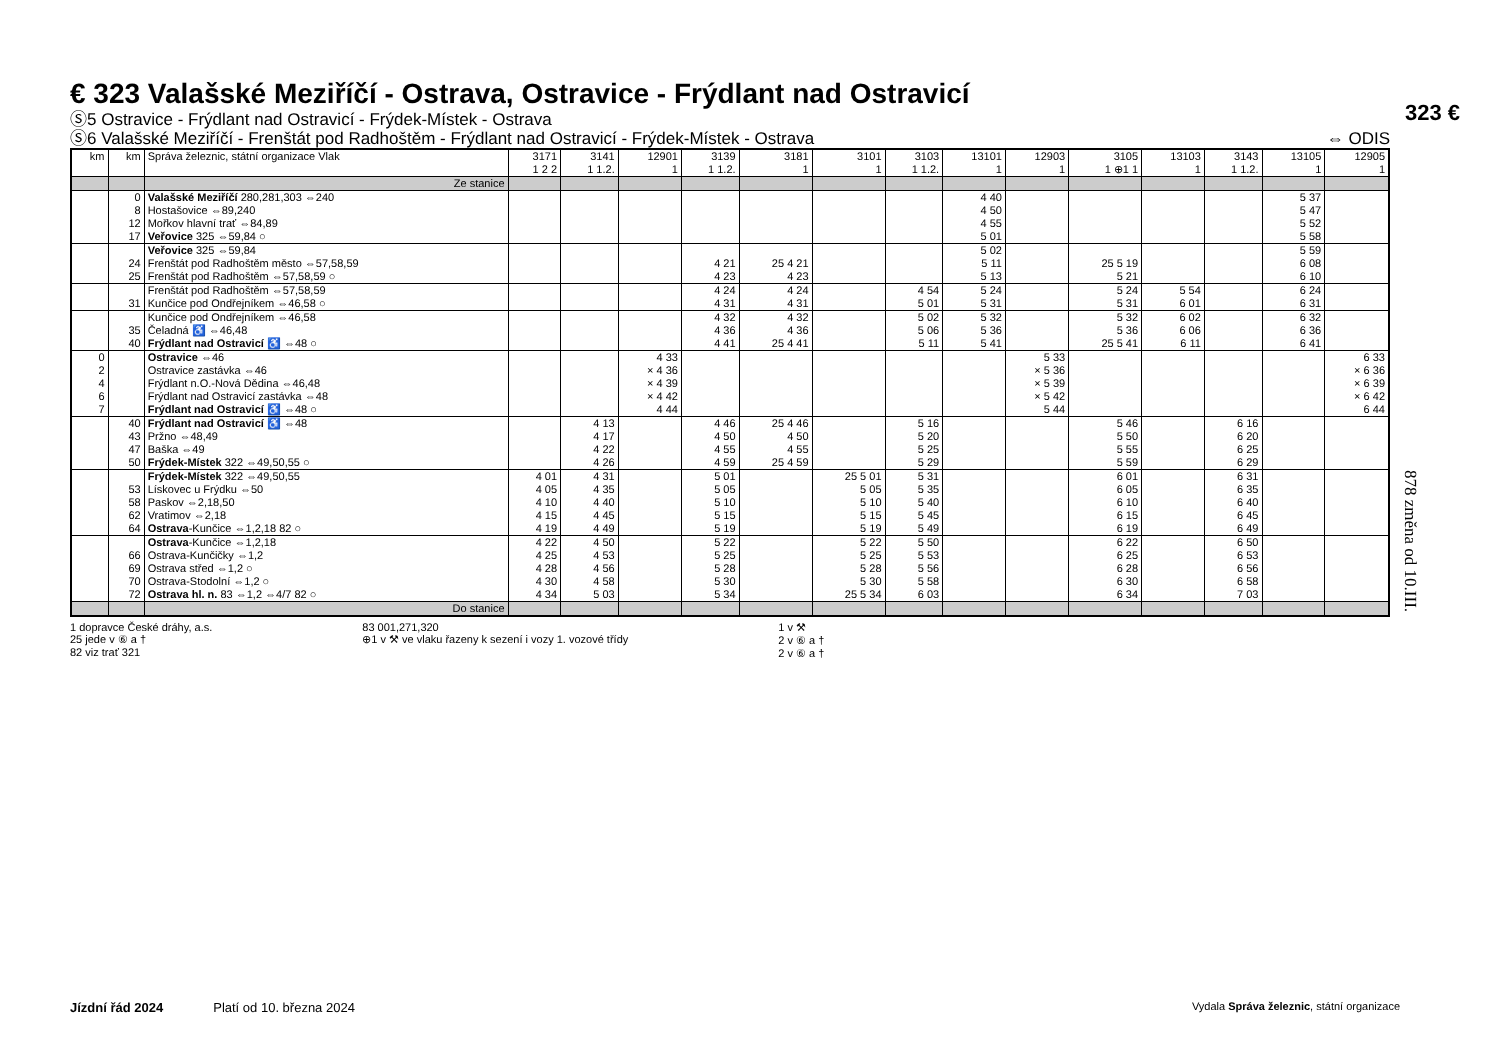€ 323 Valašské Meziříčí - Ostrava, Ostravice - Frýdlant nad Ostravicí
Ⓢ5 Ostravice - Frýdlant nad Ostravicí - Frýdek-Místek - Ostrava
Ⓢ6 Valašské Meziříčí - Frenštát pod Radhoštěm - Frýdlant nad Ostravicí - Frýdek-Místek - Ostrava ⇔ ODIS
| km | km | Správa železnic, státní organizace Vlak | 3171 1 2 2 | 3141 1 1.2. | 12901 1 | 3139 1 1.2. | 3181 1 | 3101 1 | 3103 1 1.2. | 13101 1 | 12903 1 | 3105 1 ⊕1 1 | 13103 1 | 3143 1 1.2. | 13105 1 | 12905 1 |
| --- | --- | --- | --- | --- | --- | --- | --- | --- | --- | --- | --- | --- | --- | --- | --- | --- |
| | | Ze stanice | | | | | | | | | | | | | | |
| | 0 8 12 17 | Valašské Meziříčí 280,281,303 ⇔240 Hostašovice ⇔89,240 Mořkov hlavní trať ⇔84,89 Veřovice 325 ⇔59,84 ○ | | | | | | | | 4 40 4 50 4 55 5 01 | | | | | 5 37 5 47 5 52 5 58 | |
| | 24 25 | Veřovice 325 ⇔59,84 Frenštát pod Radhoštěm město ⇔57,58,59 Frenštát pod Radhoštěm ⇔57,58,59 ○ | | | | 4 21 4 23 | 25 4 21 4 23 | | | 5 02 5 11 5 13 | | 25 5 19 5 21 | | | 5 59 6 08 6 10 | |
| | 31 | Frenštát pod Radhoštěm ⇔57,58,59 Kunčice pod Ondřejníkem ⇔46,58 ○ | | | | 4 24 4 31 | 4 24 4 31 | | 4 54 5 01 | 5 24 5 31 | | 5 24 5 31 | 5 54 6 01 | | 6 24 6 31 | |
| | 35 40 | Kunčice pod Ondřejníkem ⇔46,58 Čeladná ♿ ⇔46,48 Frýdlant nad Ostravicí ♿ ⇔48 ○ | | | | 4 32 4 36 4 41 | 4 32 4 36 25 4 41 | | 5 02 5 06 5 11 | 5 32 5 36 5 41 | | 5 32 5 36 25 5 41 | 6 02 6 06 6 11 | | 6 32 6 36 6 41 | |
| 0 2 4 6 7 | | Ostravice ⇔46 Ostravice zastávka ⇔46 Frýdlant n.O.-Nová Dědina ⇔46,48 Frýdlant nad Ostravicí zastávka ⇔48 Frýdlant nad Ostravicí ♿ ⇔48 ○ | | | 4 33 × 4 36 × 4 39 × 4 42 4 44 | | | | | | 5 33 × 5 36 × 5 39 × 5 42 5 44 | | | | | 6 33 × 6 36 × 6 39 × 6 42 6 44 |
| | 40 43 47 50 | Frýdlant nad Ostravicí ♿ ⇔48 Pržno ⇔48,49 Baška ⇔49 Frýdek-Místek 322 ⇔49,50,55 ○ | | 4 13 4 17 4 22 4 26 | | 4 46 4 50 4 55 4 59 | 25 4 46 4 50 4 55 25 4 59 | | 5 16 5 20 5 25 5 29 | | | 5 46 5 50 5 55 5 59 | | 6 16 6 20 6 25 6 29 | | |
| | 53 58 62 64 | Frýdek-Místek 322 ⇔49,50,55 Lískovec u Frýdku ⇔50 Paskov ⇔2,18,50 Vratimov ⇔2,18 Ostrava -Kunčice ⇔1,2,18 82 ○ | 4 01 4 05 4 10 4 15 4 19 | 4 31 4 35 4 40 4 45 4 49 | | 5 01 5 05 5 10 5 15 5 19 | | 25 5 01 5 05 5 10 5 15 5 19 | 5 31 5 35 5 40 5 45 5 49 | | | 6 01 6 05 6 10 6 15 6 19 | | 6 31 6 35 6 40 6 45 6 49 | | |
| | 66 69 70 72 | Ostrava -Kunčice ⇔1,2,18 Ostrava-Kunčičky ⇔1,2 Ostrava střed ⇔1,2 ○ Ostrava-Stodolní ⇔1,2 ○ Ostrava hl. n. 83 ⇔1,2 ⇔4/7 82 ○ | 4 22 4 25 4 28 4 30 4 34 | 4 50 4 53 4 56 4 58 5 03 | | 5 22 5 25 5 28 5 30 5 34 | | 5 22 5 25 5 28 5 30 25 5 34 | 5 50 5 53 5 56 5 58 6 03 | | | 6 22 6 25 6 28 6 30 6 34 | | 6 50 6 53 6 56 6 58 7 03 | | |
| | | Do stanice | | | | | | | | | | | | | | |
1 dopravce České dráhy, a.s.
25 jede v ⑥ a †
82 viz trať 321
83 001,271,320
⊕1 v ⚒ ve vlaku řazeny k sezení i vozy 1. vozové třídy
1 v ⚒
2 v ⑥ a †
2 v ⑥ a †
323 €
878 změna od 10.III.
Jízdní řád 2024 Platí od 10. března 2024 Vydala Správa železnic, státní organizace